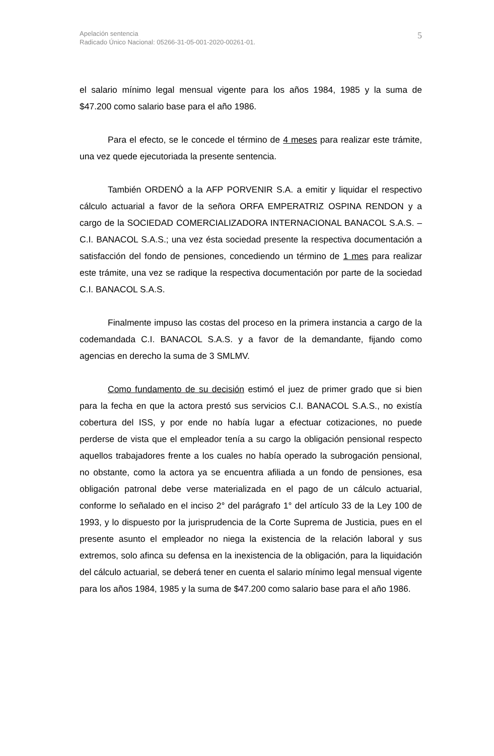Apelación sentencia
Radicado Único Nacional: 05266-31-05-001-2020-00261-01.
5
el salario mínimo legal mensual vigente para los años 1984, 1985 y la suma de $47.200 como salario base para el año 1986.
Para el efecto, se le concede el término de 4 meses para realizar este trámite, una vez quede ejecutoriada la presente sentencia.
También ORDENÓ a la AFP PORVENIR S.A. a emitir y liquidar el respectivo cálculo actuarial a favor de la señora ORFA EMPERATRIZ OSPINA RENDON y a cargo de la SOCIEDAD COMERCIALIZADORA INTERNACIONAL BANACOL S.A.S. – C.I. BANACOL S.A.S.; una vez ésta sociedad presente la respectiva documentación a satisfacción del fondo de pensiones, concediendo un término de 1 mes para realizar este trámite, una vez se radique la respectiva documentación por parte de la sociedad C.I. BANACOL S.A.S.
Finalmente impuso las costas del proceso en la primera instancia a cargo de la codemandada C.I. BANACOL S.A.S. y a favor de la demandante, fijando como agencias en derecho la suma de 3 SMLMV.
Como fundamento de su decisión estimó el juez de primer grado que si bien para la fecha en que la actora prestó sus servicios C.I. BANACOL S.A.S., no existía cobertura del ISS, y por ende no había lugar a efectuar cotizaciones, no puede perderse de vista que el empleador tenía a su cargo la obligación pensional respecto aquellos trabajadores frente a los cuales no había operado la subrogación pensional, no obstante, como la actora ya se encuentra afiliada a un fondo de pensiones, esa obligación patronal debe verse materializada en el pago de un cálculo actuarial, conforme lo señalado en el inciso 2° del parágrafo 1° del artículo 33 de la Ley 100 de 1993, y lo dispuesto por la jurisprudencia de la Corte Suprema de Justicia, pues en el presente asunto el empleador no niega la existencia de la relación laboral y sus extremos, solo afinca su defensa en la inexistencia de la obligación, para la liquidación del cálculo actuarial, se deberá tener en cuenta el salario mínimo legal mensual vigente para los años 1984, 1985 y la suma de $47.200 como salario base para el año 1986.